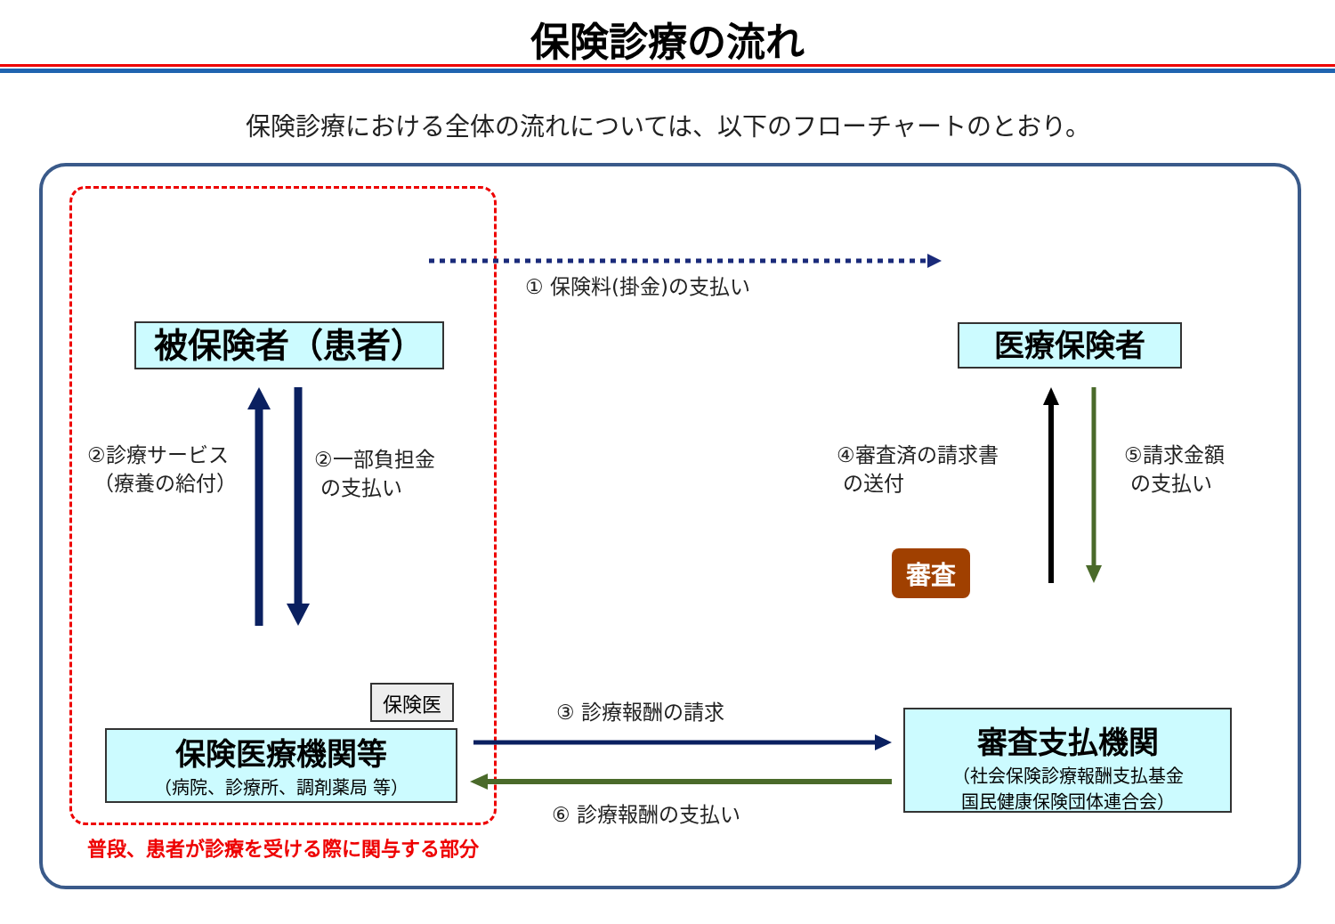保険診療の流れ
保険診療における全体の流れについては、以下のフローチャートのとおり。
被保険者（患者） 医療保険者
保険医療機関等
（病院、診療所、調剤薬局 等）
審査支払機関
（社会保険診療報酬支払基金
国民健康保険団体連合会）
保険医
審査
① 保険料(掛金)の支払い
②診療サービス
（療養の給付）
②一部負担金
の支払い
④審査済の請求書
の送付
⑤請求金額
の支払い
③ 診療報酬の請求
⑥ 診療報酬の支払い
普段、患者が診療を受ける際に関与する部分